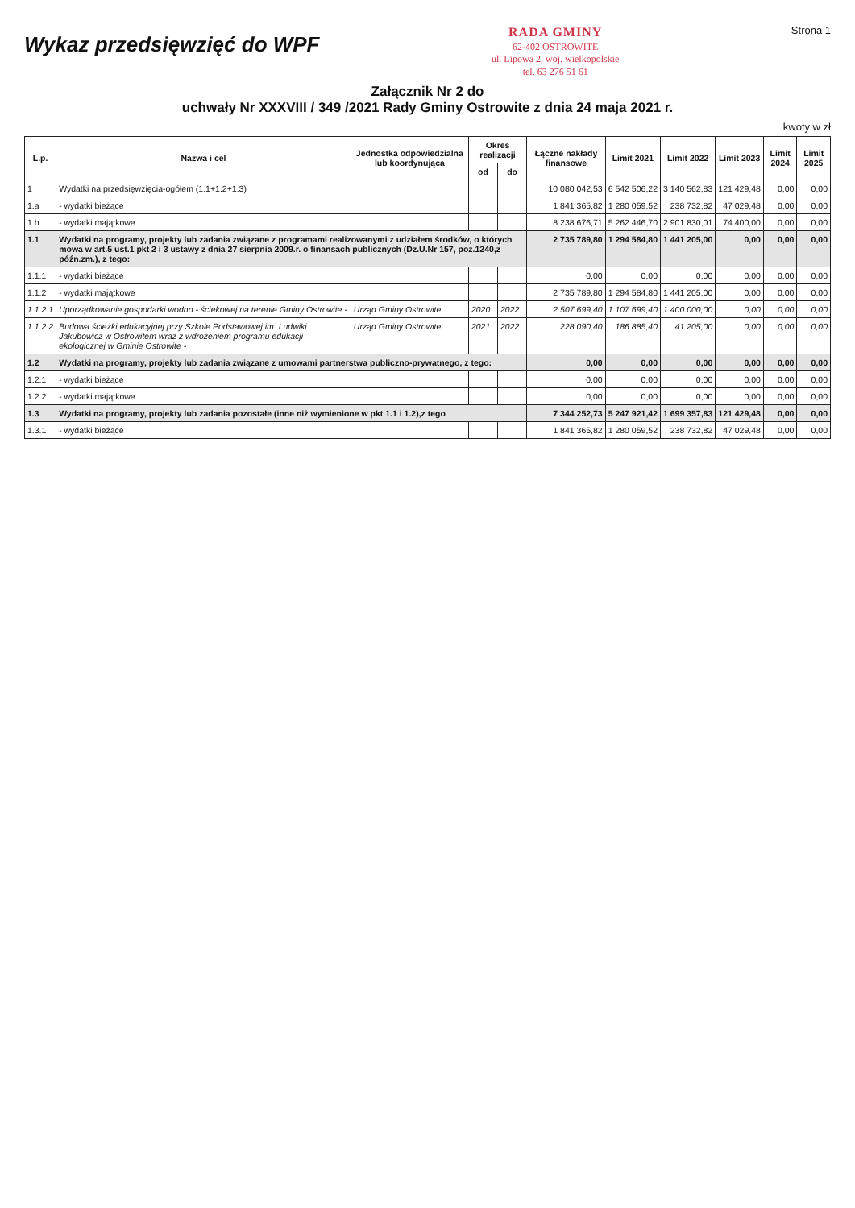Wykaz przedsięwzięć do WPF
RADA GMINY
62-402 OSTROWITE
ul. Lipowa 2, woj. wielkopolskie
tel. 63 276 51 61
Strona 1
Załącznik Nr 2 do
uchwały Nr XXXVIII / 349 /2021 Rady Gminy Ostrowite z dnia 24 maja 2021 r.
kwoty w zł
| L.p. | Nazwa i cel | Jednostka odpowiedzialna lub koordynująca | Okres realizacji | | Łączne nakłady finansowe | Limit 2021 | Limit 2022 | Limit 2023 | Limit 2024 | Limit 2025 |
| --- | --- | --- | --- | --- | --- | --- | --- | --- | --- | --- |
| | | | od | do | | | | | | |
| 1 | Wydatki na przedsięwzięcia-ogółem (1.1+1.2+1.3) | | | | 10 080 042,53 | 6 542 506,22 | 3 140 562,83 | 121 429,48 | 0,00 | 0,00 |
| 1.a | - wydatki bieżące | | | | 1 841 365,82 | 1 280 059,52 | 238 732,82 | 47 029,48 | 0,00 | 0,00 |
| 1.b | - wydatki majątkowe | | | | 8 238 676,71 | 5 262 446,70 | 2 901 830,01 | 74 400,00 | 0,00 | 0,00 |
| 1.1 | Wydatki na programy, projekty lub zadania związane z programami realizowanymi z udziałem środków, o których mowa w art.5 ust.1 pkt 2 i 3 ustawy z dnia 27 sierpnia 2009.r. o finansach publicznych (Dz.U.Nr 157, poz.1240,z późn.zm.), z tego: | | | | 2 735 789,80 | 1 294 584,80 | 1 441 205,00 | 0,00 | 0,00 | 0,00 |
| 1.1.1 | - wydatki bieżące | | | | 0,00 | 0,00 | 0,00 | 0,00 | 0,00 | 0,00 |
| 1.1.2 | - wydatki majątkowe | | | | 2 735 789,80 | 1 294 584,80 | 1 441 205,00 | 0,00 | 0,00 | 0,00 |
| 1.1.2.1 | Uporządkowanie gospodarki wodno - ściekowej na terenie Gminy Ostrowite - | Urząd Gminy Ostrowite | 2020 | 2022 | 2 507 699,40 | 1 107 699,40 | 1 400 000,00 | 0,00 | 0,00 | 0,00 |
| 1.1.2.2 | Budowa ścieżki edukacyjnej przy Szkole Podstawowej im. Ludwiki Jakubowicz w Ostrowitem wraz z wdrożeniem programu edukacji ekologicznej w Gminie Ostrowite - | Urząd Gminy Ostrowite | 2021 | 2022 | 228 090,40 | 186 885,40 | 41 205,00 | 0,00 | 0,00 | 0,00 |
| 1.2 | Wydatki na programy, projekty lub zadania związane z umowami partnerstwa publiczno-prywatnego, z tego: | | | | 0,00 | 0,00 | 0,00 | 0,00 | 0,00 | 0,00 |
| 1.2.1 | - wydatki bieżące | | | | 0,00 | 0,00 | 0,00 | 0,00 | 0,00 | 0,00 |
| 1.2.2 | - wydatki majątkowe | | | | 0,00 | 0,00 | 0,00 | 0,00 | 0,00 | 0,00 |
| 1.3 | Wydatki na programy, projekty lub zadania pozostałe (inne niż wymienione w pkt 1.1 i 1.2),z tego | | | | 7 344 252,73 | 5 247 921,42 | 1 699 357,83 | 121 429,48 | 0,00 | 0,00 |
| 1.3.1 | - wydatki bieżące | | | | 1 841 365,82 | 1 280 059,52 | 238 732,82 | 47 029,48 | 0,00 | 0,00 |